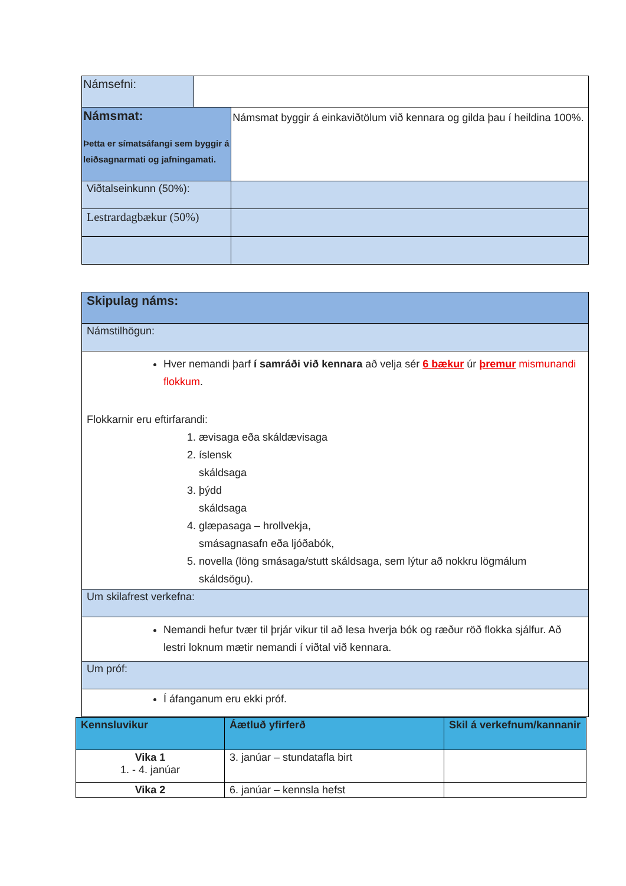| Námsefni: | | |
| Námsmat: Þetta er símatsáfangi sem byggir á leiðsagnarmati og jafningamati. | | Námsmat byggir á einkaviðtölum við kennara og gilda þau í heildina 100%. |
| Viðtalseinkunn (50%): | | |
| Lestrardagbækur (50%) | | |
| Skipulag náms: |
| Námstilhögun: |
| Hver nemandi þarf í samráði við kennara að velja sér 6 bækur úr þremur mismunandi flokkum . Flokkarnir eru eftirfarandi: 1. ævisaga eða skáldævisaga 2. íslensk skáldsaga 3. þýdd skáldsaga 4. glæpasaga – hrollvekja, smásagnasafn eða ljóðabók, 5. novella (löng smásaga/stutt skáldsaga, sem lýtur að nokkru lögmálum skáldsögu). |
| Um skilafrest verkefna: |
| Nemandi hefur tvær til þrjár vikur til að lesa hverja bók og ræður röð flokka sjálfur. Að lestri loknum mætir nemandi í viðtal við kennara. |
| Um próf: |
| Í áfanganum eru ekki próf. |
| Kennsluvikur | Áætluð yfirferð | Skil á verkefnum/kannanir |
| --- | --- | --- |
| Vika 1 1. - 4. janúar | 3. janúar – stundatafla birt | |
| Vika 2 | 6. janúar – kennsla hefst | |